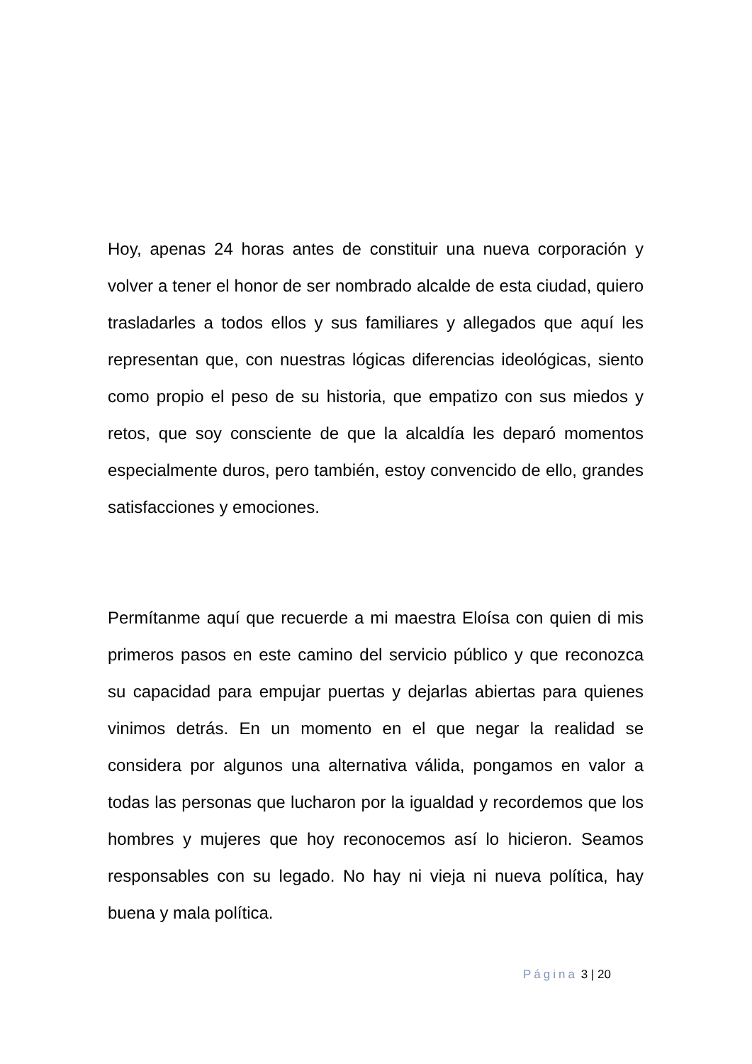Hoy, apenas 24 horas antes de constituir una nueva corporación y volver a tener el honor de ser nombrado alcalde de esta ciudad, quiero trasladarles a todos ellos y sus familiares y allegados que aquí les representan que, con nuestras lógicas diferencias ideológicas, siento como propio el peso de su historia, que empatizo con sus miedos y retos, que soy consciente de que la alcaldía les deparó momentos especialmente duros, pero también, estoy convencido de ello, grandes satisfacciones y emociones.
Permítanme aquí que recuerde a mi maestra Eloísa con quien di mis primeros pasos en este camino del servicio público y que reconozca su capacidad para empujar puertas y dejarlas abiertas para quienes vinimos detrás. En un momento en el que negar la realidad se considera por algunos una alternativa válida, pongamos en valor a todas las personas que lucharon por la igualdad y recordemos que los hombres y mujeres que hoy reconocemos así lo hicieron. Seamos responsables con su legado. No hay ni vieja ni nueva política, hay buena y mala política.
Página 3 | 20